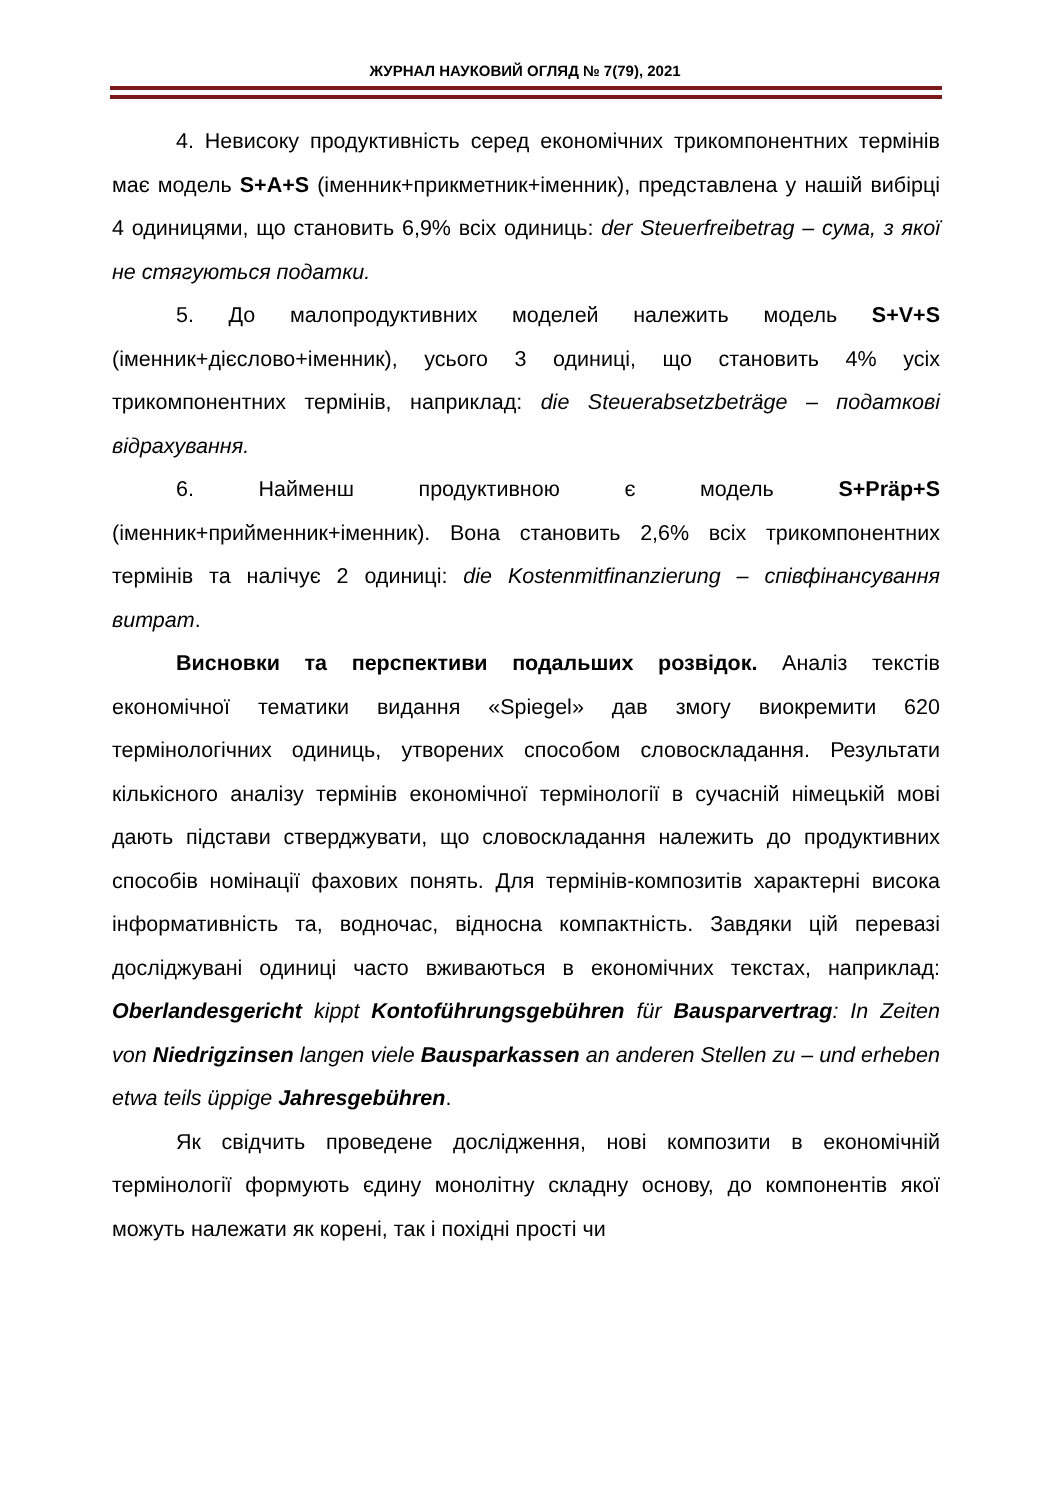ЖУРНАЛ НАУКОВИЙ ОГЛЯД № 7(79), 2021
4. Невисоку продуктивність серед економічних трикомпонентних термінів має модель S+A+S (іменник+прикметник+іменник), представлена у нашій вибірці 4 одиницями, що становить 6,9% всіх одиниць: der Steuerfreibetrag – сума, з якої не стягуються податки.
5. До малопродуктивних моделей належить модель S+V+S (іменник+дієслово+іменник), усього 3 одиниці, що становить 4% усіх трикомпонентних термінів, наприклад: die Steuerabsetzbeträge – податкові відрахування.
6. Найменш продуктивною є модель S+Präp+S (іменник+прийменник+іменник). Вона становить 2,6% всіх трикомпонентних термінів та налічує 2 одиниці: die Kostenmitfinanzierung – співфінансування витрат.
Висновки та перспективи подальших розвідок. Аналіз текстів економічної тематики видання «Spiegel» дав змогу виокремити 620 термінологічних одиниць, утворених способом словоскладання. Результати кількісного аналізу термінів економічної термінології в сучасній німецькій мові дають підстави стверджувати, що словоскладання належить до продуктивних способів номінації фахових понять. Для термінів-композитів характерні висока інформативність та, водночас, відносна компактність. Завдяки цій перевазі досліджувані одиниці часто вживаються в економічних текстах, наприклад: Oberlandesgericht kippt Kontoführungsgebühren für Bausparvertrag: In Zeiten von Niedrigzinsen langen viele Bausparkassen an anderen Stellen zu – und erheben etwa teils üppige Jahresgebühren.
Як свідчить проведене дослідження, нові композити в економічній термінології формують єдину монолітну складну основу, до компонентів якої можуть належати як корені, так і похідні прості чи